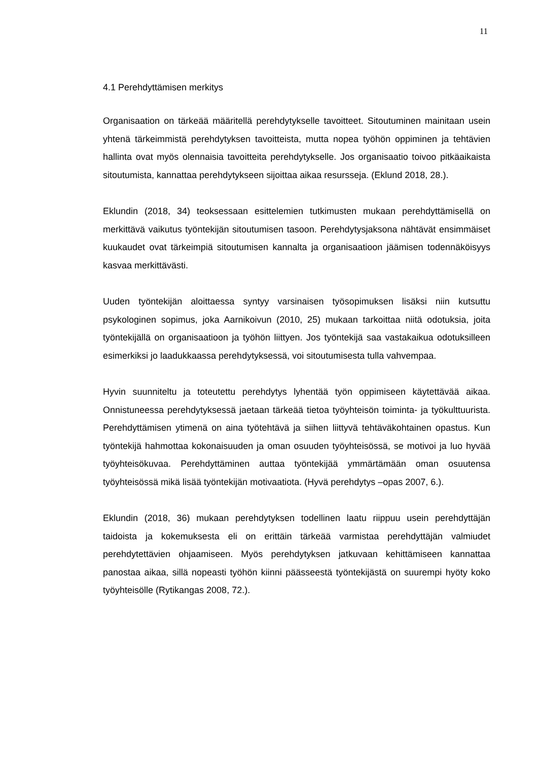11
4.1 Perehdyttämisen merkitys
Organisaation on tärkeää määritellä perehdytykselle tavoitteet. Sitoutuminen mainitaan usein yhtenä tärkeimmistä perehdytyksen tavoitteista, mutta nopea työhön oppiminen ja tehtävien hallinta ovat myös olennaisia tavoitteita perehdytykselle. Jos organisaatio toivoo pitkäaikaista sitoutumista, kannattaa perehdytykseen sijoittaa aikaa resursseja. (Eklund 2018, 28.).
Eklundin (2018, 34) teoksessaan esittelemien tutkimusten mukaan perehdyttämisellä on merkittävä vaikutus työntekijän sitoutumisen tasoon. Perehdytysjaksona nähtävät ensimmäiset kuukaudet ovat tärkeimpiä sitoutumisen kannalta ja organisaatioon jäämisen todennäköisyys kasvaa merkittävästi.
Uuden työntekijän aloittaessa syntyy varsinaisen työsopimuksen lisäksi niin kutsuttu psykologinen sopimus, joka Aarnikoivun (2010, 25) mukaan tarkoittaa niitä odotuksia, joita työntekijällä on organisaatioon ja työhön liittyen. Jos työntekijä saa vastakaikua odotuksilleen esimerkiksi jo laadukkaassa perehdytyksessä, voi sitoutumisesta tulla vahvempaa.
Hyvin suunniteltu ja toteutettu perehdytys lyhentää työn oppimiseen käytettävää aikaa. Onnistuneessa perehdytyksessä jaetaan tärkeää tietoa työyhteisön toiminta- ja työkulttuurista. Perehdyttämisen ytimenä on aina työtehtävä ja siihen liittyvä tehtäväkohtainen opastus. Kun työntekijä hahmottaa kokonaisuuden ja oman osuuden työyhteisössä, se motivoi ja luo hyvää työyhteisökuvaa. Perehdyttäminen auttaa työntekijää ymmärtämään oman osuutensa työyhteisössä mikä lisää työntekijän motivaatiota. (Hyvä perehdytys –opas 2007, 6.).
Eklundin (2018, 36) mukaan perehdytyksen todellinen laatu riippuu usein perehdyttäjän taidoista ja kokemuksesta eli on erittäin tärkeää varmistaa perehdyttäjän valmiudet perehdytettävien ohjaamiseen. Myös perehdytyksen jatkuvaan kehittämiseen kannattaa panostaa aikaa, sillä nopeasti työhön kiinni päässeestä työntekijästä on suurempi hyöty koko työyhteisölle (Rytikangas 2008, 72.).